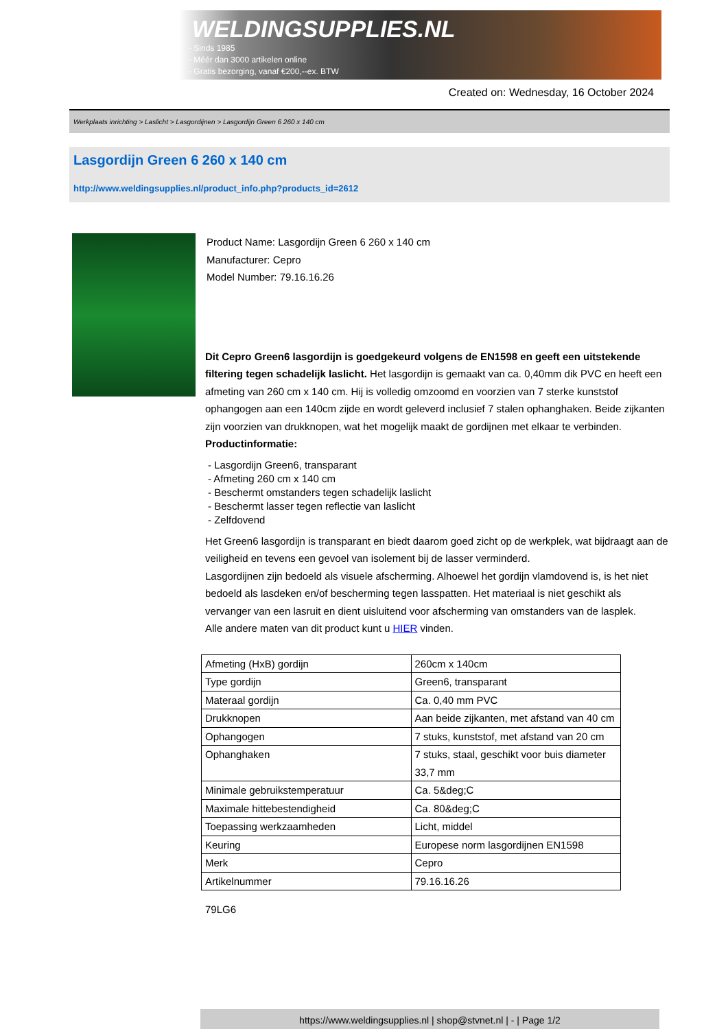WELDINGSUPPLIES.NL
- Sinds 1985
- Méér dan 3000 artikelen online
- Gratis bezorging, vanaf €200,--ex. BTW
Created on: Wednesday, 16 October 2024
Werkplaats inrichting > Laslicht > Lasgordijnen > Lasgordijn Green 6 260 x 140 cm
Lasgordijn Green 6 260 x 140 cm
http://www.weldingsupplies.nl/product_info.php?products_id=2612
Product Name: Lasgordijn Green 6 260 x 140 cm
Manufacturer: Cepro
Model Number: 79.16.16.26
Dit Cepro Green6 lasgordijn is goedgekeurd volgens de EN1598 en geeft een uitstekende filtering tegen schadelijk laslicht. Het lasgordijn is gemaakt van ca. 0,40mm dik PVC en heeft een afmeting van 260 cm x 140 cm. Hij is volledig omzoomd en voorzien van 7 sterke kunststof ophangogen aan een 140cm zijde en wordt geleverd inclusief 7 stalen ophanghaken. Beide zijkanten zijn voorzien van drukknopen, wat het mogelijk maakt de gordijnen met elkaar te verbinden.
Productinformatie:
- Lasgordijn Green6, transparant
- Afmeting 260 cm x 140 cm
- Beschermt omstanders tegen schadelijk laslicht
- Beschermt lasser tegen reflectie van laslicht
- Zelfdovend
Het Green6 lasgordijn is transparant en biedt daarom goed zicht op de werkplek, wat bijdraagt aan de veiligheid en tevens een gevoel van isolement bij de lasser verminderd.
Lasgordijnen zijn bedoeld als visuele afscherming. Alhoewel het gordijn vlamdovend is, is het niet bedoeld als lasdeken en/of bescherming tegen lasspatten. Het materiaal is niet geschikt als vervanger van een lasruit en dient uisluitend voor afscherming van omstanders van de lasplek.
Alle andere maten van dit product kunt u HIER vinden.
| Afmeting (HxB) gordijn | 260cm x 140cm |
| Type gordijn | Green6, transparant |
| Materaal gordijn | Ca. 0,40 mm PVC |
| Drukknopen | Aan beide zijkanten, met afstand van 40 cm |
| Ophangogen | 7 stuks, kunststof, met afstand van 20 cm |
| Ophanghaken | 7 stuks, staal, geschikt voor buis diameter 33,7 mm |
| Minimale gebruikstemperatuur | Ca. 5&deg;C |
| Maximale hittebestendigheid | Ca. 80&deg;C |
| Toepassing werkzaamheden | Licht, middel |
| Keuring | Europese norm lasgordijnen EN1598 |
| Merk | Cepro |
| Artikelnummer | 79.16.16.26 |
79LG6
https://www.weldingsupplies.nl | shop@stvnet.nl | - | Page 1/2